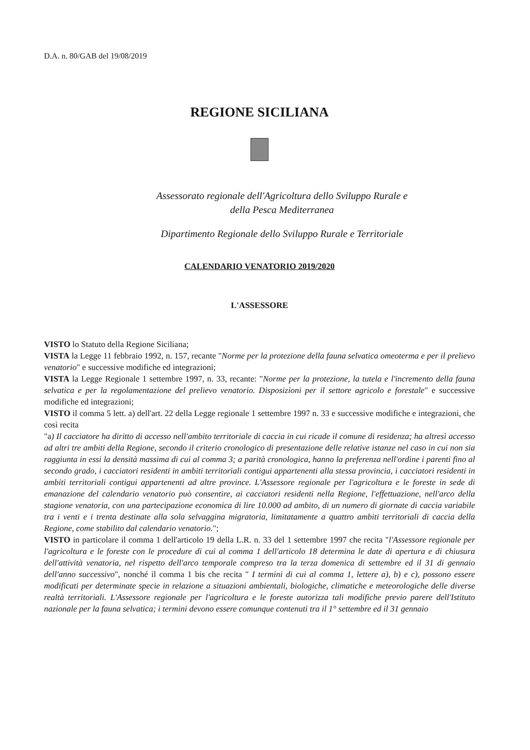D.A. n. 80/GAB del 19/08/2019
REGIONE SICILIANA
Assessorato regionale dell'Agricoltura dello Sviluppo Rurale e
della Pesca Mediterranea
Dipartimento Regionale dello Sviluppo Rurale e Territoriale
CALENDARIO VENATORIO 2019/2020
L'ASSESSORE
VISTO lo Statuto della Regione Siciliana;
VISTA la Legge 11 febbraio 1992, n. 157, recante "Norme per la protezione della fauna selvatica omeoterma e per il prelievo venatorio" e successive modifiche ed integrazioni;
VISTA la Legge Regionale 1 settembre 1997, n. 33, recante: "Norme per la protezione, la tutela e l'incremento della fauna selvatica e per la regolamentazione del prelievo venatorio. Disposizioni per il settore agricolo e forestale" e successive modifiche ed integrazioni;
VISTO il comma 5 lett. a) dell'art. 22 della Legge regionale 1 settembre 1997 n. 33 e successive modifiche e integrazioni, che così recita
"a) Il cacciatore ha diritto di accesso nell'ambito territoriale di caccia in cui ricade il comune di residenza; ha altresì accesso ad altri tre ambiti della Regione, secondo il criterio cronologico di presentazione delle relative istanze nel caso in cui non sia raggiunta in essi la densità massima di cui al comma 3; a parità cronologica, hanno la preferenza nell'ordine i parenti fino al secondo grado, i cacciatori residenti in ambiti territoriali contigui appartenenti alla stessa provincia, i cacciatori residenti in ambiti territoriali contigui appartenenti ad altre province. L'Assessore regionale per l'agricoltura e le foreste in sede di emanazione del calendario venatorio può consentire, ai cacciatori residenti nella Regione, l'effettuazione, nell'arco della stagione venatoria, con una partecipazione economica di lire 10.000 ad ambito, di un numero di giornate di caccia variabile tra i venti e i trenta destinate alla sola selvaggina migratoria, limitatamente a quattro ambiti territoriali di caccia della Regione, come stabilito dal calendario venatorio.";
VISTO in particolare il comma 1 dell'articolo 19 della L.R. n. 33 del 1 settembre 1997 che recita "l'Assessore regionale per l'agricoltura e le foreste con le procedure di cui al comma 1 dell'articolo 18 determina le date di apertura e di chiusura dell'attività venatoria, nel rispetto dell'arco temporale compreso tra la terza domenica di settembre ed il 31 di gennaio dell'anno successivo", nonché il comma 1 bis che recita " I termini di cui al comma 1, lettere a), b) e c), possono essere modificati per determinate specie in relazione a situazioni ambientali, biologiche, climatiche e meteorologiche delle diverse realtà territoriali. L'Assessore regionale per l'agricoltura e le foreste autorizza tali modifiche previo parere dell'Istituto nazionale per la fauna selvatica; i termini devono essere comunque contenuti tra il 1° settembre ed il 31 gennaio